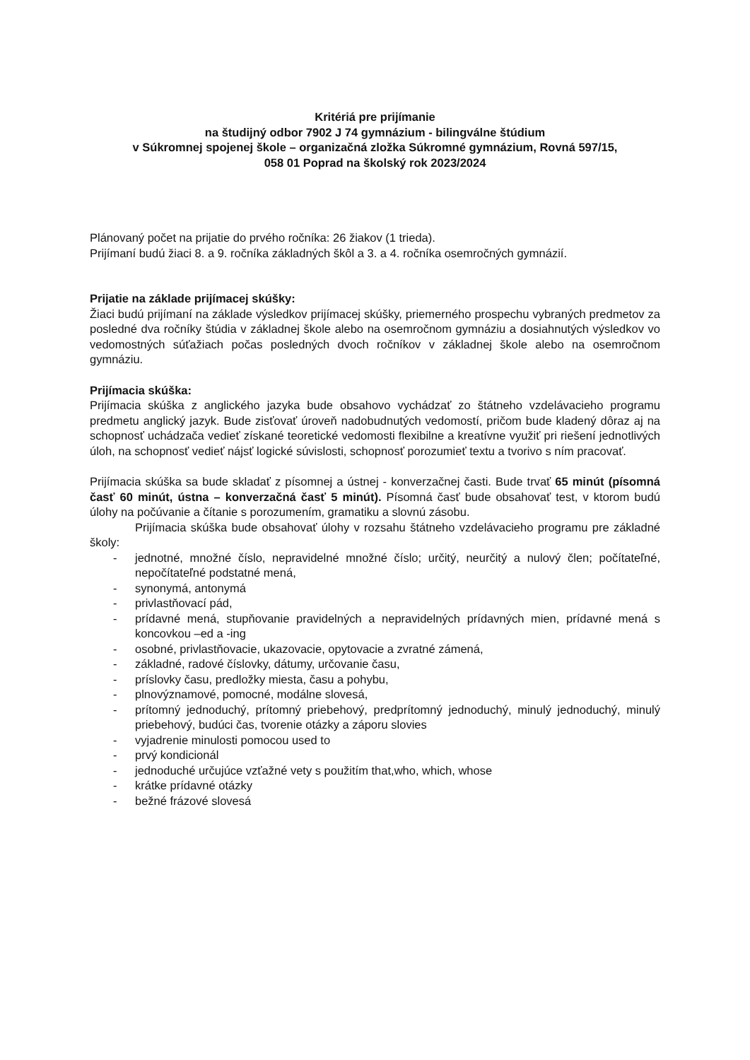Kritériá pre prijímanie
na študijný odbor 7902 J 74 gymnázium - bilingválne štúdium
v Súkromnej spojenej škole – organizačná zložka Súkromné gymnázium, Rovná 597/15,
058 01 Poprad na školský rok 2023/2024
Plánovaný počet na prijatie do prvého ročníka: 26 žiakov (1 trieda).
Prijímaní budú žiaci 8. a 9. ročníka základných škôl a 3. a 4. ročníka osemročných gymnázií.
Prijatie na základe prijímacej skúšky:
Žiaci budú prijímaní na základe výsledkov prijímacej skúšky, priemerného prospechu vybraných predmetov za posledné dva ročníky štúdia v základnej škole alebo na osemročnom gymnáziu a dosiahnutých výsledkov vo vedomostných súťažiach počas posledných dvoch ročníkov v základnej škole alebo na osemročnom gymnáziu.
Prijímacia skúška:
Prijímacia skúška z anglického jazyka bude obsahovo vychádzať zo štátneho vzdelávacieho programu predmetu anglický jazyk. Bude zisťovať úroveň nadobudnutých vedomostí, pričom bude kladený dôraz aj na schopnosť uchádzača vedieť získané teoretické vedomosti flexibilne a kreatívne využiť pri riešení jednotlivých úloh, na schopnosť vedieť nájsť logické súvislosti, schopnosť porozumieť textu a tvorivo s ním pracovať.
Prijímacia skúška sa bude skladať z písomnej a ústnej - konverzačnej časti. Bude trvať 65 minút (písomná časť 60 minút, ústna – konverzačná časť 5 minút). Písomná časť bude obsahovať test, v ktorom budú úlohy na počúvanie a čítanie s porozumením, gramatiku a slovnú zásobu.
Prijímacia skúška bude obsahovať úlohy v rozsahu štátneho vzdelávacieho programu pre základné školy:
- jednotné, množné číslo, nepravidelné množné číslo; určitý, neurčitý a nulový člen; počítateľné, nepočítateľné podstatné mená,
- synonymá, antonymá
- privlastňovací pád,
- prídavné mená, stupňovanie pravidelných a nepravidelných prídavných mien, prídavné mená s koncovkou –ed a -ing
- osobné, privlastňovacie, ukazovacie, opytovacie a zvratné zámená,
- základné, radové číslovky, dátumy, určovanie času,
- príslovky času, predložky miesta, času a pohybu,
- plnovýznamové, pomocné, modálne slovesá,
- prítomný jednoduchý, prítomný priebehový, predprítomný jednoduchý, minulý jednoduchý, minulý priebehový, budúci čas, tvorenie otázky a záporu slovies
- vyjadrenie minulosti pomocou used to
- prvý kondicionál
- jednoduché určujúce vzťažné vety s použitím that,who, which, whose
- krátke prídavné otázky
- bežné frázové slovesá